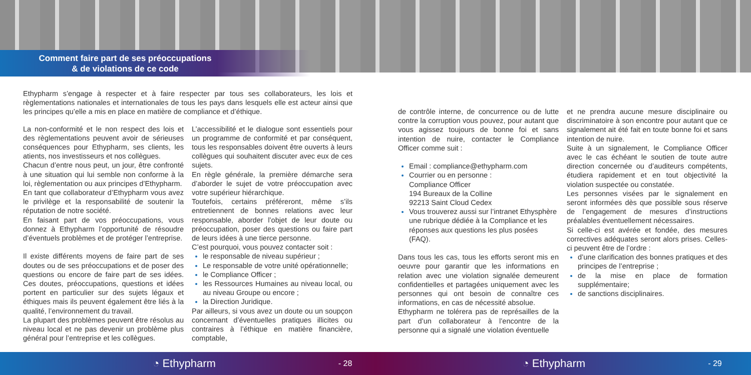Comment faire part de ses préoccupations
& de violations de ce code
Ethypharm s’engage à respecter et à faire respecter par tous ses collaborateurs, les lois et règlementations nationales et internationales de tous les pays dans lesquels elle est acteur ainsi que les principes qu’elle a mis en place en matière de compliance et d’éthique.
La non-conformité et le non respect des lois et des règlementations peuvent avoir de sérieuses conséquences pour Ethypharm, ses clients, les atients, nos investisseurs et nos collègues.
Chacun d’entre nous peut, un jour, être confronté à une situation qui lui semble non conforme à la loi, règlementation ou aux principes d’Ethypharm.
En tant que collaborateur d’Ethypharm vous avez le privilège et la responsabilité de soutenir la réputation de notre société.
En faisant part de vos préoccupations, vous donnez à Ethypharm l’opportunité de résoudre d’éventuels problèmes et de protéger l’entreprise.
Il existe différents moyens de faire part de ses doutes ou de ses préoccupations et de poser des questions ou encore de faire part de ses idées. Ces doutes, préoccupations, questions et idées portent en particulier sur des sujets légaux et éthiques mais ils peuvent également être liés à la qualité, l’environnement du travail.
La plupart des problèmes peuvent être résolus au niveau local et ne pas devenir un problème plus général pour l’entreprise et les collègues.
L’accessibilité et le dialogue sont essentiels pour un programme de conformité et par conséquent, tous les responsables doivent être ouverts à leurs collègues qui souhaitent discuter avec eux de ces sujets.
En règle générale, la première démarche sera d’aborder le sujet de votre préoccupation avec votre supérieur hiérarchique.
Toutefois, certains préféreront, même s’ils entretiennent de bonnes relations avec leur responsable, aborder l’objet de leur doute ou préoccupation, poser des questions ou faire part de leurs idées à une tierce personne.
C’est pourquoi, vous pouvez contacter soit :
le responsable de niveau supérieur ;
Le responsable de votre unité opérationnelle;
le Compliance Officer ;
les Ressources Humaines au niveau local, ou au niveau Groupe ou encore ;
la Direction Juridique.
Par ailleurs, si vous avez un doute ou un soupçon concernant d’éventuelles pratiques illicites ou contraires à l’éthique en matière financière, comptable,
de contrôle interne, de concurrence ou de lutte contre la corruption vous pouvez, pour autant que vous agissez toujours de bonne foi et sans intention de nuire, contacter le Compliance Officer comme suit :
Email : compliance@ethypharm.com
Courrier ou en personne :
Compliance Officer
194 Bureaux de la Colline
92213 Saint Cloud Cedex
Vous trouverez aussi sur l’intranet Ethysphère une rubrique dédiée à la Compliance et les réponses aux questions les plus posées (FAQ).
Dans tous les cas, tous les efforts seront mis en oeuvre pour garantir que les informations en relation avec une violation signalée demeurent confidentielles et partagées uniquement avec les personnes qui ont besoin de connaître ces informations, en cas de nécessité absolue.
Ethypharm ne tolérera pas de représailles de la part d’un collaborateur à l’encontre de la personne qui a signalé une violation éventuelle
et ne prendra aucune mesure disciplinaire ou discriminatoire à son encontre pour autant que ce signalement ait été fait en toute bonne foi et sans intention de nuire.
Suite à un signalement, le Compliance Officer avec le cas échéant le soutien de toute autre direction concernée ou d’auditeurs compétents, étudiera rapidement et en tout objectivité la violation suspectée ou constatée.
Les personnes visées par le signalement en seront informées dès que possible sous réserve de l’engagement de mesures d’instructions préalables éventuellement nécessaires.
Si celle-ci est avérée et fondée, des mesures correctives adéquates seront alors prises. Celles-ci peuvent être de l’ordre :
d’une clarification des bonnes pratiques et des principes de l’entreprise ;
de la mise en place de formation supplémentaire;
de sanctions disciplinaires.
◔ Ethypharm - 28 ◔ Ethypharm - 29